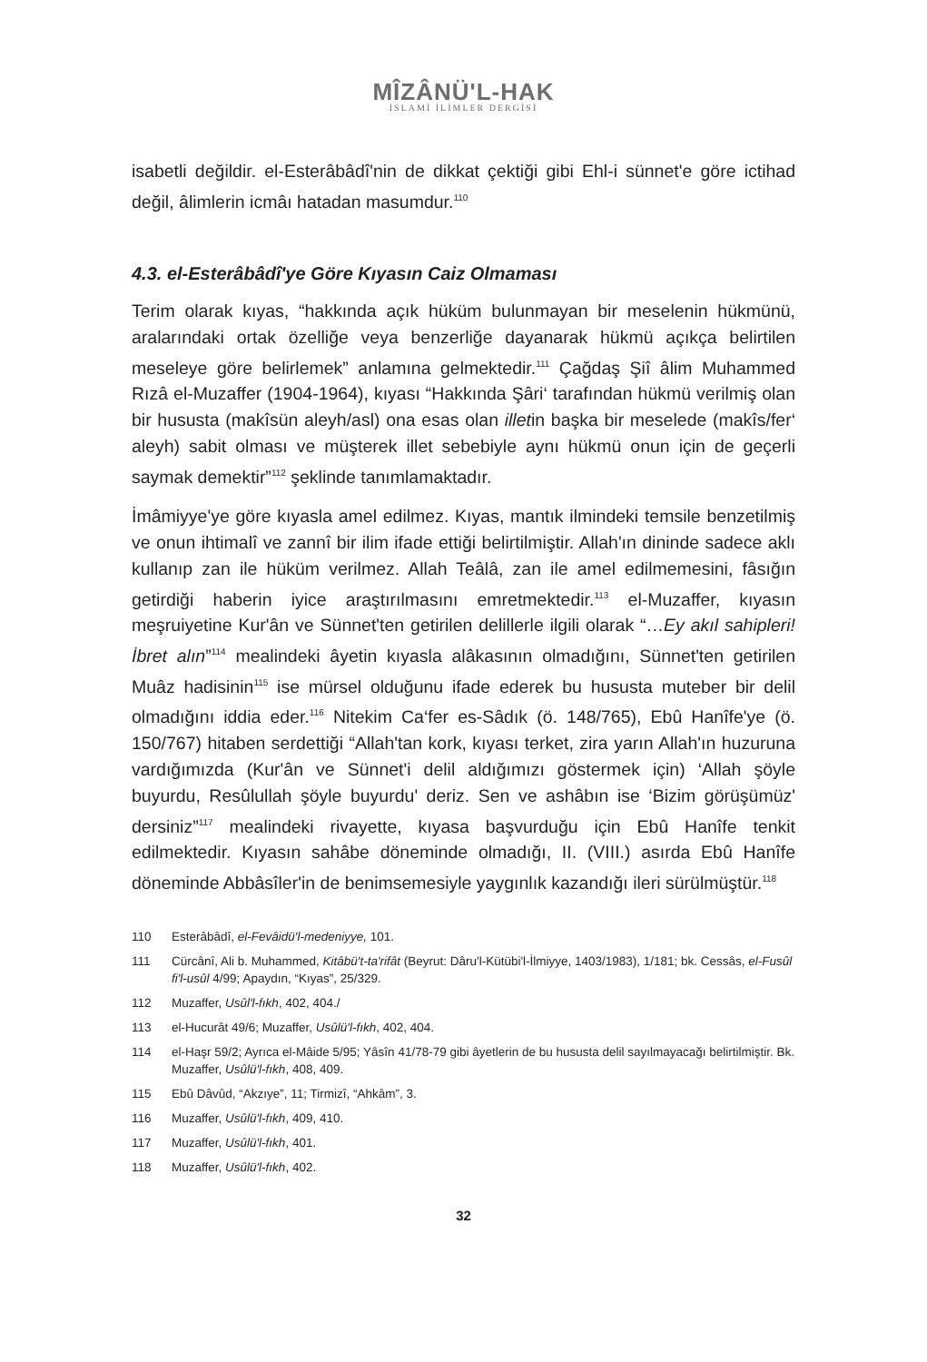MÎZÂNÜ'L-HAK
İSLAMİ İLİMLER DERGİSİ
isabetli değildir. el-Esterâbâdî'nin de dikkat çektiği gibi Ehl-i sünnet'e göre icti­had değil, âlimlerin icmâı hatadan masumdur.<sup>110</sup>
4.3. el-Esterâbâdî'ye Göre Kıyasın Caiz Olmaması
Terim olarak kıyas, “hakkında açık hüküm bulunmayan bir meselenin hükmünü, aralarındaki ortak özelliğe veya benzerliğe dayanarak hükmü açıkça belirtilen meseleye göre belirlemek” anlamına gelmektedir.<sup>111</sup> Çağdaş Şiî âlim Muham­med Rızâ el-Muzaffer (1904-1964), kıyası “Hakkında Şâri‘ tarafından hükmü veril­miş olan bir hususta (makîsün aleyh/asl) ona esas olan illetin başka bir meselede (makîs/fer‘ aleyh) sabit olması ve müşterek illet sebebiyle aynı hükmü onun için de geçerli saymak demektir”<sup>112</sup> şeklinde tanımlamaktadır.
İmâmiyye'ye göre kıyasla amel edilmez. Kıyas, mantık ilmindeki temsile benze­tilmiş ve onun ihtimalî ve zannî bir ilim ifade ettiği belirtilmiştir. Allah'ın dininde sadece aklı kullanıp zan ile hüküm verilmez. Allah Teâlâ, zan ile amel edilmeme­sini, fâsığın getirdiği haberin iyice araştırılmasını emretmektedir.<sup>113</sup> el-Muzaffer, kıyasın meşruiyetine Kur'ân ve Sünnet'ten getirilen delillerle ilgili olarak “…Ey akıl sahipleri! İbret alın”<sup>114</sup> mealindeki âyetin kıyasla alâkasının olmadığını, Sün­net'ten getirilen Muâz hadisinin<sup>115</sup> ise mürsel olduğunu ifade ederek bu hususta muteber bir delil olmadığını iddia eder.<sup>116</sup> Nitekim Ca‘fer es-Sâdık (ö. 148/765), Ebû Hanîfe'ye (ö. 150/767) hitaben serdettiği “Allah'tan kork, kıyası terket, zira ya­rın Allah'ın huzuruna vardığımızda (Kur'ân ve Sünnet'i delil aldığımızı göstermek için) ‘Allah şöyle buyurdu, Resûlullah şöyle buyurdu' deriz. Sen ve ashâbın ise ‘Bizim görüşümüz' dersiniz”<sup>117</sup> mealindeki rivayette, kıyasa başvurduğu için Ebû Hanîfe tenkit edilmektedir. Kıyasın sahâbe döneminde olmadığı, II. (VIII.) asırda Ebû Hanîfe döneminde Abbâsîler'in de benimsemesiyle yaygınlık kazandığı ileri sürülmüştür.<sup>118</sup>
110 Esterâbâdî, el-Fevâidü'l-medeniyye, 101.
111 Cürcânî, Ali b. Muhammed, Kitâbü't-ta'rifât (Beyrut: Dâru'l-Kütübi'l-İlmiyye, 1403/1983), 1/181; bk. Cessâs, el-Fusûl fi'l-usûl 4/99; Apaydın, “Kıyas”, 25/329.
112 Muzaffer, Usûl'l-fıkh, 402, 404./
113 el-Hucurât 49/6; Muzaffer, Usûlü'l-fıkh, 402, 404.
114 el-Haşr 59/2; Ayrıca el-Mâide 5/95; Yâsîn 41/78-79 gibi âyetlerin de bu hususta delil sayılmaya­cağı belirtilmiştir. Bk. Muzaffer, Usûlü'l-fıkh, 408, 409.
115 Ebû Dâvûd, “Akzıye”, 11; Tirmizî, “Ahkâm”, 3.
116 Muzaffer, Usûlü'l-fıkh, 409, 410.
117 Muzaffer, Usûlü'l-fıkh, 401.
118 Muzaffer, Usûlü'l-fıkh, 402.
32